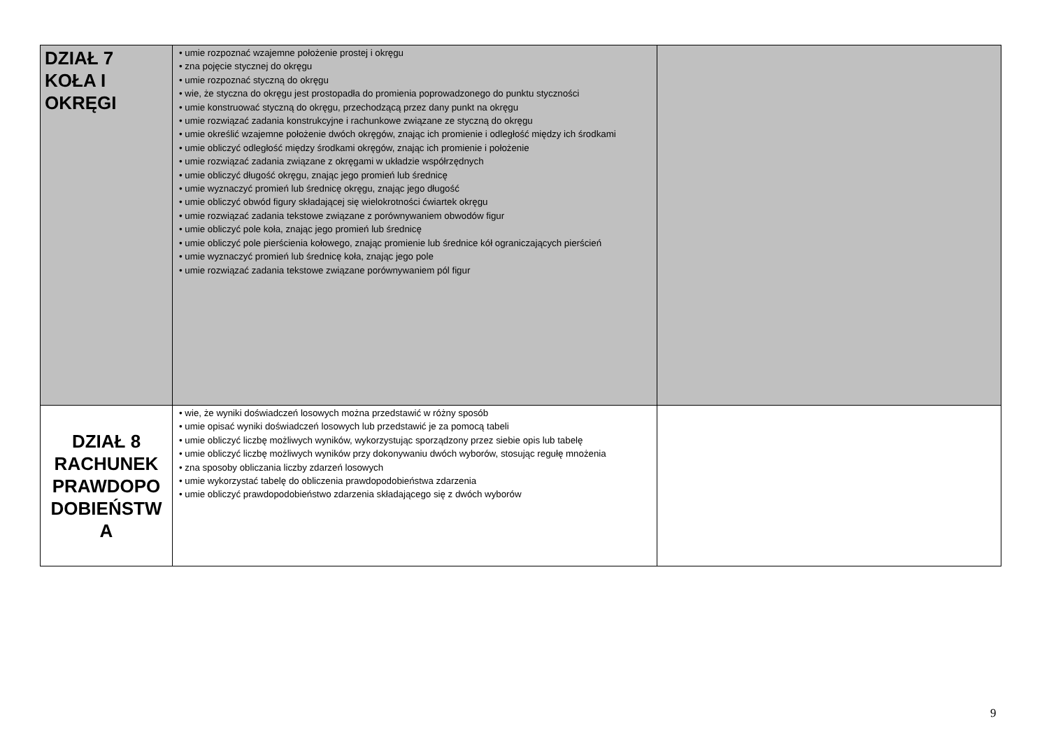| DZIAŁ 7 KOŁA I OKRĘGI | • umie rozpoznać wzajemne położenie prostej i okręgu • zna pojęcie stycznej do okręgu • umie rozpoznać styczną do okręgu • wie, że styczna do okręgu jest prostopadła do promienia poprowadzonego do punktu styczności • umie konstruować styczną do okręgu, przechodzącą przez dany punkt na okręgu • umie rozwiązać zadania konstrukcyjne i rachunkowe związane ze styczną do okręgu • umie określić wzajemne położenie dwóch okręgów, znając ich promienie i odległość między ich środkami • umie obliczyć odległość między środkami okręgów, znając ich promienie i położenie • umie rozwiązać zadania związane z okręgami w układzie współrzędnych • umie obliczyć długość okręgu, znając jego promień lub średnicę • umie wyznaczyć promień lub średnicę okręgu, znając jego długość • umie obliczyć obwód figury składającej się wielokrotności ćwiartek okręgu • umie rozwiązać zadania tekstowe związane z porównywaniem obwodów figur • umie obliczyć pole koła, znając jego promień lub średnicę • umie obliczyć pole pierścienia kołowego, znając promienie lub średnice kół ograniczających pierścień • umie wyznaczyć promień lub średnicę koła, znając jego pole • umie rozwiązać zadania tekstowe związane porównywaniem pól figur | |
| DZIAŁ 8 RACHUNEK PRAWDOPO DOBIEŃSTW A | • wie, że wyniki doświadczeń losowych można przedstawić w różny sposób • umie opisać wyniki doświadczeń losowych lub przedstawić je za pomocą tabeli • umie obliczyć liczbę możliwych wyników, wykorzystując sporządzony przez siebie opis lub tabelę • umie obliczyć liczbę możliwych wyników przy dokonywaniu dwóch wyborów, stosując regułę mnożenia • zna sposoby obliczania liczby zdarzeń losowych • umie wykorzystać tabelę do obliczenia prawdopodobieństwa zdarzenia • umie obliczyć prawdopodobieństwo zdarzenia składającego się z dwóch wyborów | |
9